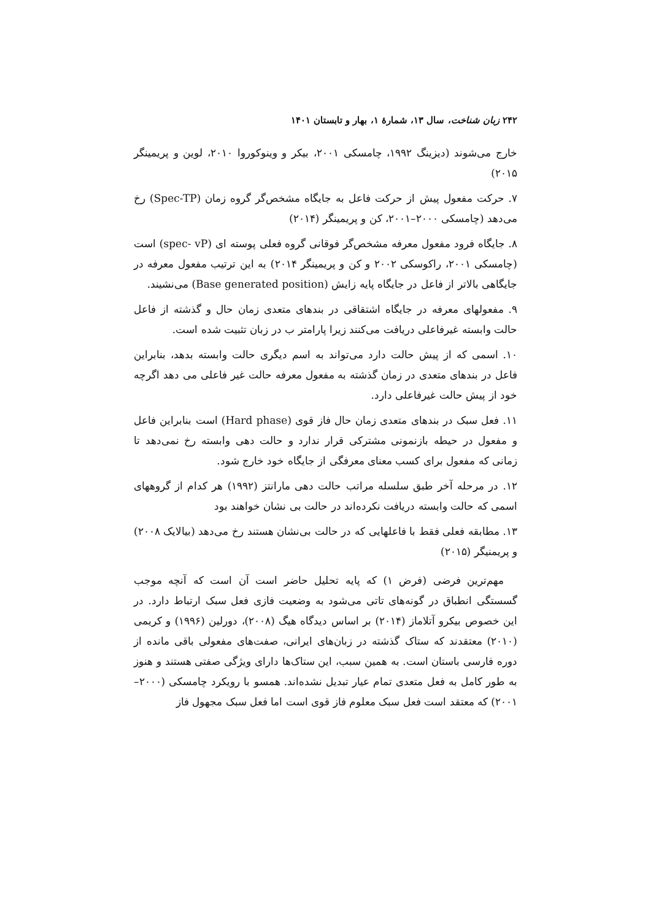۲۴۲ زبان شناخت، سال ۱۳، شمارهٔ ۱، بهار و تابستان ۱۴۰۱
خارج می‌شوند (دیزینگ ۱۹۹۲، چامسکی ۲۰۰۱، بیکر و وینوکوروا ۲۰۱۰، لوین و پریمینگر ۲۰۱۵)
۷. حرکت مفعول پیش از حرکت فاعل به جایگاه مشخص‌گر گروه زمان (Spec-TP) رخ می‌دهد (چامسکی ۲۰۰۰–۲۰۰۱، کن و پریمینگر (۲۰۱۴)
۸. جایگاه فرود مفعول معرفه مشخص‌گر فوقانی گروه فعلی پوسته ای (spec- vP) است (چامسکی ۲۰۰۱، راکوسکی ۲۰۰۲ و کن و پریمینگر ۲۰۱۴) به این ترتیب مفعول معرفه در جایگاهی بالاتر از فاعل در جایگاه پایه زایش (Base generated position) می‌نشیند.
۹. مفعولهای معرفه در جایگاه اشتقاقی در بندهای متعدی زمان حال و گذشته از فاعل حالت وابسته غیرفاعلی دریافت می‌کنند زیرا پارامتر ب در زبان تثبیت شده است.
۱۰. اسمی که از پیش حالت دارد می‌تواند به اسم دیگری حالت وابسته بدهد، بنابراین فاعل در بندهای متعدی در زمان گذشته به مفعول معرفه حالت غیر فاعلی می دهد اگرچه خود از پیش حالت غیرفاعلی دارد.
۱۱. فعل سبک در بندهای متعدی زمان حال فاز قوی (Hard phase) است بنابراین فاعل و مفعول در حیطه بازنمونی مشترکی قرار ندارد و حالت دهی وابسته رخ نمی‌دهد تا زمانی که مفعول برای کسب معنای معرفگی از جایگاه خود خارج شود.
۱۲. در مرحله آخر طبق سلسله مراتب حالت دهی مارانتز (۱۹۹۲) هر کدام از گروههای اسمی که حالت وابسته دریافت نکرده‌اند در حالت بی نشان خواهند بود
۱۳. مطابقه فعلی فقط با فاعلهایی که در حالت بی‌نشان هستند رخ می‌دهد (بیالایک ۲۰۰۸) و پریمنیگر (۲۰۱۵)
مهم‌ترین فرضی (فرض ۱) که پایه تحلیل حاضر است آن است که آنچه موجب گسستگی انطباق در گونه‌های تاتی می‌شود به وضعیت فازی فعل سبک ارتباط دارد. در این خصوص بیکرو آتلاماز (۲۰۱۴) بر اساس دیدگاه هیگ (۲۰۰۸)، دورلین (۱۹۹۶) و کریمی (۲۰۱۰) معتقدند که ستاک گذشته در زبان‌های ایرانی، صفت‌های مفعولی باقی مانده از دوره فارسی باستان است. به همین سبب، این ستاک‌ها دارای ویژگی صفتی هستند و هنوز به طور کامل به فعل متعدی تمام عیار تبدیل نشده‌اند. همسو با رویکرد چامسکی (۲۰۰۰–۲۰۰۱) که معتقد است فعل سبک معلوم فاز قوی است اما فعل سبک مجهول فاز